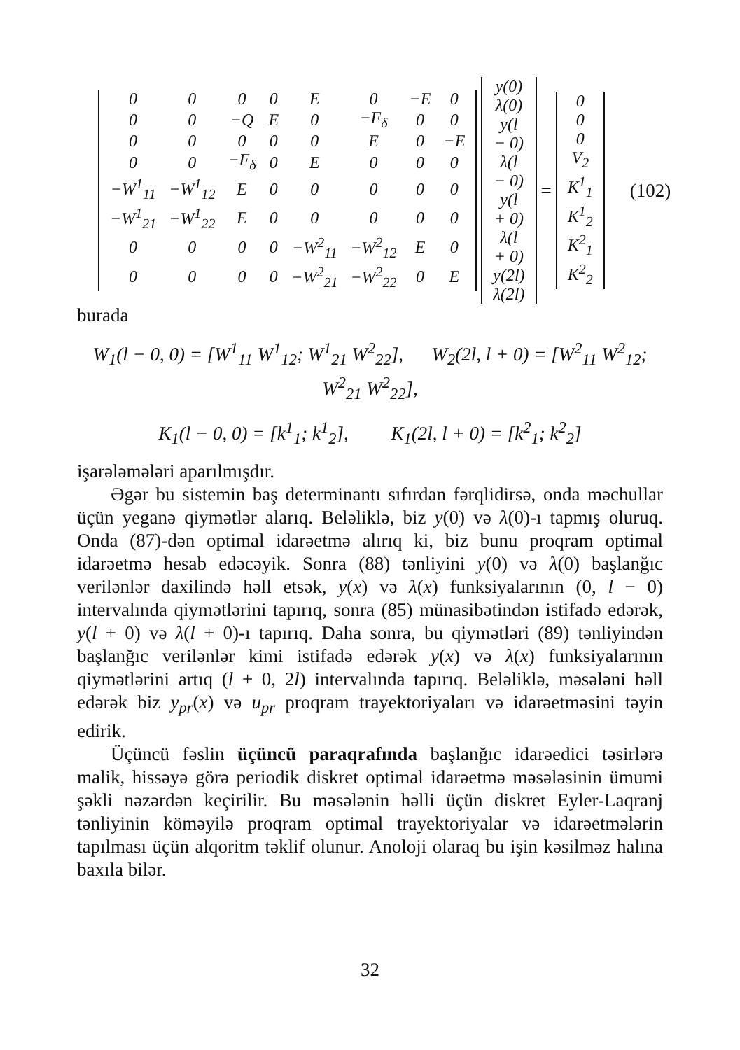| 0 | 0 | 0 | 0 | E | 0 | −E | 0 |
| 0 | 0 | −Q | E | 0 | −F<sub>δ</sub> | 0 | 0 |
| 0 | 0 | 0 | 0 | 0 | E | 0 | −E |
| 0 | 0 | −F<sub>δ</sub> | 0 | E | 0 | 0 | 0 |
| −W<sup>1</sup><sub>11</sub> | −W<sup>1</sup><sub>12</sub> | E | 0 | 0 | 0 | 0 | 0 |
| −W<sup>1</sup><sub>21</sub> | −W<sup>1</sup><sub>22</sub> | E | 0 | 0 | 0 | 0 | 0 |
| 0 | 0 | 0 | 0 | −W<sup>2</sup><sub>11</sub> | −W<sup>2</sup><sub>12</sub> | E | 0 |
| 0 | 0 | 0 | 0 | −W<sup>2</sup><sub>21</sub> | −W<sup>2</sup><sub>22</sub> | 0 | E |
| y(0) |
| λ(0) |
| y(l − 0) |
| λ(l − 0) |
| y(l + 0) |
| λ(l + 0) |
| y(2l) |
| λ(2l) |
=
| 0 |
| 0 |
| 0 |
| V<sub>2</sub> |
| K<sup>1</sup><sub>1</sub> |
| K<sup>1</sup><sub>2</sub> |
| K<sup>2</sup><sub>1</sub> |
| K<sup>2</sup><sub>2</sub> |
(102)
burada
W<sub>1</sub>(l − 0, 0) = [W<sup>1</sup><sub>11</sub> W<sup>1</sup><sub>12</sub>; W<sup>1</sup><sub>21</sub> W<sup>2</sup><sub>22</sub>], W<sub>2</sub>(2l, l + 0) = [W<sup>2</sup><sub>11</sub> W<sup>2</sup><sub>12</sub>; W<sup>2</sup><sub>21</sub> W<sup>2</sup><sub>22</sub>],
K<sub>1</sub>(l − 0, 0) = [k<sup>1</sup><sub>1</sub>; k<sup>1</sup><sub>2</sub>], K<sub>1</sub>(2l, l + 0) = [k<sup>2</sup><sub>1</sub>; k<sup>2</sup><sub>2</sub>]
işarələmələri aparılmışdır.
Əgər bu sistemin baş determinantı sıfırdan fərqlidirsə, onda məchullar üçün yeganə qiymətlər alarıq. Beləliklə, biz y(0) və λ(0)-ı tapmış oluruq. Onda (87)-dən optimal idarəetmə alırıq ki, biz bunu proqram optimal idarəetmə hesab edəcəyik. Sonra (88) tənliyini y(0) və λ(0) başlanğıc verilənlər daxilində həll etsək, y(x) və λ(x) funksiyalarının (0, l − 0) intervalında qiymətlərini tapırıq, sonra (85) münasibətindən istifadə edərək, y(l + 0) və λ(l + 0)-ı tapırıq. Daha sonra, bu qiymətləri (89) tənliyindən başlanğıc verilənlər kimi istifadə edərək y(x) və λ(x) funksiyalarının qiymətlərini artıq (l + 0, 2l) intervalında tapırıq. Beləliklə, məsələni həll edərək biz y<sub>pr</sub>(x) və u<sub>pr</sub> proqram trayektoriyaları və idarəetməsini təyin edirik.
Üçüncü fəslin üçüncü paraqrafında başlanğıc idarəedici təsirlərə malik, hissəyə görə periodik diskret optimal idarəetmə məsələsinin ümumi şəkli nəzərdən keçirilir. Bu məsələnin həlli üçün diskret Eyler-Laqranj tənliyinin köməyilə proqram optimal trayektoriyalar və idarəetmələrin tapılması üçün alqoritm təklif olunur. Anoloji olaraq bu işin kəsilməz halına baxıla bilər.
32